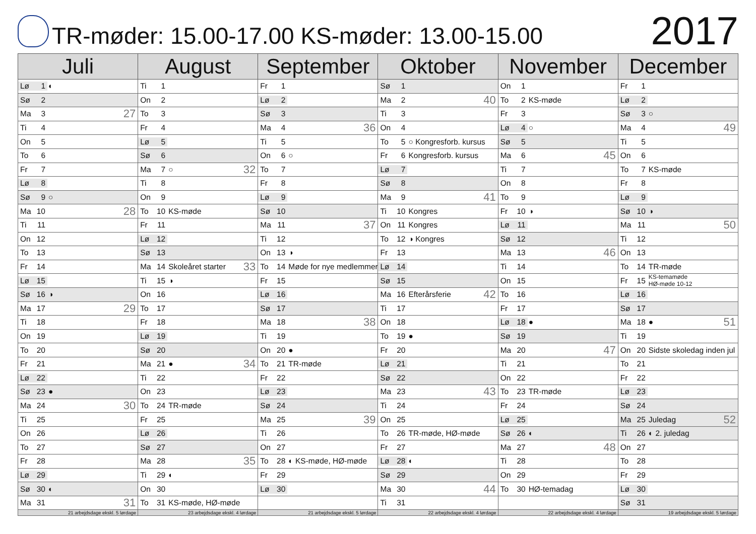TR-møder: 15.00-17.00 KS-møder: 13.00-15.00
2017
| Juli | August | September | Oktober | November | December |
| --- | --- | --- | --- | --- | --- |
| Lø 1 ◐ | Ti 1 | Fr 1 | Sø 1 | On 1 | Fr 1 |
| Sø 2 | On 2 | Lø 2 | Ma 2 40 | To 2 KS-møde | Lø 2 |
| Ma 3 27 | To 3 | Sø 3 | Ti 3 | Fr 3 | Sø 3 ○ |
| Ti 4 | Fr 4 | Ma 4 36 | On 4 | Lø 4 ○ | Ma 4 49 |
| On 5 | Lø 5 | Ti 5 | To 5 ○ Kongresforb. kursus | Sø 5 | Ti 5 |
| To 6 | Sø 6 | On 6 ○ | Fr 6 Kongresforb. kursus | Ma 6 45 | On 6 |
| Fr 7 | Ma 7 ○ 32 | To 7 | Lø 7 | Ti 7 | To 7 KS-møde |
| Lø 8 | Ti 8 | Fr 8 | Sø 8 | On 8 | Fr 8 |
| Sø 9 ○ | On 9 | Lø 9 | Ma 9 41 | To 9 | Lø 9 |
| Ma 10 28 | To 10 KS-møde | Sø 10 | Ti 10 Kongres | Fr 10 ◑ | Sø 10 ◑ |
| Ti 11 | Fr 11 | Ma 11 37 | On 11 Kongres | Lø 11 | Ma 11 50 |
| On 12 | Lø 12 | Ti 12 | To 12 ◑ Kongres | Sø 12 | Ti 12 |
| To 13 | Sø 13 | On 13 ◑ | Fr 13 | Ma 13 46 | On 13 |
| Fr 14 | Ma 14 Skoleåret starter 33 | To 14 Møde for nye medlemmer | Lø 14 | Ti 14 | To 14 TR-møde |
| Lø 15 | Ti 15 ◑ | Fr 15 | Sø 15 | On 15 | Fr 15 KS-temamøde HØ-møde 10-12 |
| Sø 16 ◑ | On 16 | Lø 16 | Ma 16 Efterårsferie 42 | To 16 | Lø 16 |
| Ma 17 29 | To 17 | Sø 17 | Ti 17 | Fr 17 | Sø 17 |
| Ti 18 | Fr 18 | Ma 18 38 | On 18 | Lø 18 ● | Ma 18 ● 51 |
| On 19 | Lø 19 | Ti 19 | To 19 ● | Sø 19 | Ti 19 |
| To 20 | Sø 20 | On 20 ● | Fr 20 | Ma 20 47 | On 20 Sidste skoledag inden jul |
| Fr 21 | Ma 21 ● 34 | To 21 TR-møde | Lø 21 | Ti 21 | To 21 |
| Lø 22 | Ti 22 | Fr 22 | Sø 22 | On 22 | Fr 22 |
| Sø 23 ● | On 23 | Lø 23 | Ma 23 43 | To 23 TR-møde | Lø 23 |
| Ma 24 30 | To 24 TR-møde | Sø 24 | Ti 24 | Fr 24 | Sø 24 |
| Ti 25 | Fr 25 | Ma 25 39 | On 25 | Lø 25 | Ma 25 Juledag 52 |
| On 26 | Lø 26 | Ti 26 | To 26 TR-møde, HØ-møde | Sø 26 ◐ | Ti 26 ◐ 2. juledag |
| To 27 | Sø 27 | On 27 | Fr 27 | Ma 27 48 | On 27 |
| Fr 28 | Ma 28 35 | To 28 ◐ KS-møde, HØ-møde | Lø 28 ◐ | Ti 28 | To 28 |
| Lø 29 | Ti 29 ◐ | Fr 29 | Sø 29 | On 29 | Fr 29 |
| Sø 30 ◐ | On 30 | Lø 30 | Ma 30 44 | To 30 HØ-temadag | Lø 30 |
| Ma 31 31 | To 31 KS-møde, HØ-møde | | Ti 31 | | Sø 31 |
| 21 arbejdsdage ekskl. 5 lørdage | 23 arbejdsdage ekskl. 4 lørdage | 21 arbejdsdage ekskl. 5 lørdage | 22 arbejdsdage ekskl. 4 lørdage | 22 arbejdsdage ekskl. 4 lørdage | 19 arbejdsdage ekskl. 5 lørdage |